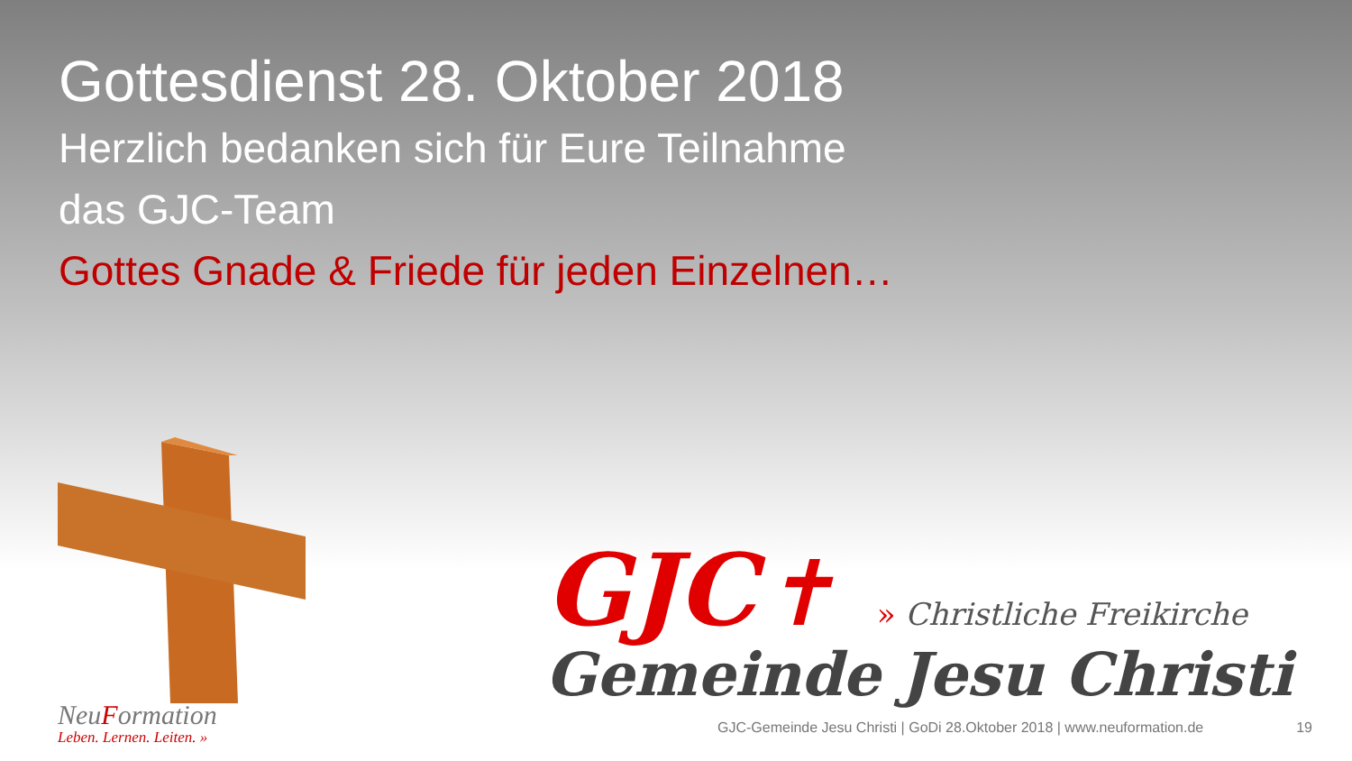Gottesdienst 28. Oktober 2018
Herzlich bedanken sich für Eure Teilnahme
das GJC-Team
Gottes Gnade & Friede für jeden Einzelnen…
GJC ✝ » Christliche Freikirche
Gemeinde Jesu Christi
NeuFormation
Leben. Lernen. Leiten. »
GJC-Gemeinde Jesu Christi | GoDi 28.Oktober 2018 | www.neuformation.de 19